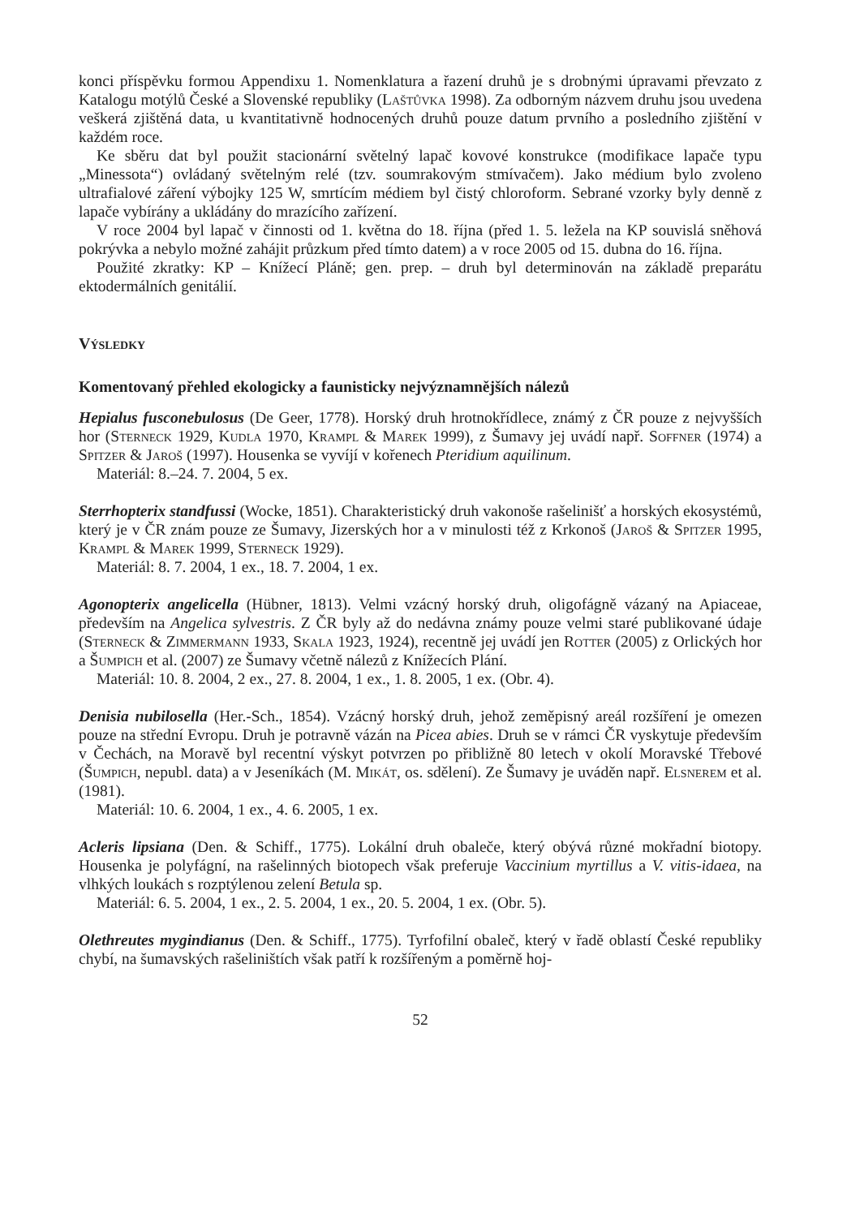konci příspěvku formou Appendixu 1. Nomenklatura a řazení druhů je s drobnými úpravami převzato z Katalogu motýlů České a Slovenské republiky (Laštůvka 1998). Za odborným názvem druhu jsou uvedena veškerá zjištěná data, u kvantitativně hodnocených druhů pouze datum prvního a posledního zjištění v každém roce.
Ke sběru dat byl použit stacionární světelný lapač kovové konstrukce (modifikace lapače typu „Minessota“) ovládaný světelným relé (tzv. soumrakovým stmívačem). Jako médium bylo zvoleno ultrafialové záření výbojky 125 W, smrtícím médiem byl čistý chloroform. Sebrané vzorky byly denně z lapače vybírány a ukládány do mrazícího zařízení.
V roce 2004 byl lapač v činnosti od 1. května do 18. října (před 1. 5. ležela na KP souvislá sněhová pokrývka a nebylo možné zahájit průzkum před tímto datem) a v roce 2005 od 15. dubna do 16. října.
Použité zkratky: KP – Knížecí Pláně; gen. prep. – druh byl determinován na základě preparátu ektodermálních genitálií.
Výsledky
Komentovaný přehled ekologicky a faunisticky nejvýznamnějších nálezů
Hepialus fusconebulosus (De Geer, 1778). Horský druh hrotnokřídlece, známý z ČR pouze z nejvyšších hor (Sterneck 1929, Kudla 1970, Krampl & Marek 1999), z Šumavy jej uvádí např. Soffner (1974) a Spitzer & Jaroš (1997). Housenka se vyvíjí v kořenech Pteridium aquilinum.
Materiál: 8.–24. 7. 2004, 5 ex.
Sterrhopterix standfussi (Wocke, 1851). Charakteristický druh vakonoše rašelinišť a horských ekosystémů, který je v ČR znám pouze ze Šumavy, Jizerských hor a v minulosti též z Krkonoš (Jaroš & Spitzer 1995, Krampl & Marek 1999, Sterneck 1929).
Materiál: 8. 7. 2004, 1 ex., 18. 7. 2004, 1 ex.
Agonopterix angelicella (Hübner, 1813). Velmi vzácný horský druh, oligofágně vázaný na Apiaceae, především na Angelica sylvestris. Z ČR byly až do nedávna známy pouze velmi staré publikované údaje (Sterneck & Zimmermann 1933, Skala 1923, 1924), recentně jej uvádí jen Rotter (2005) z Orlických hor a Šumpich et al. (2007) ze Šumavy včetně nálezů z Knížecích Plání.
Materiál: 10. 8. 2004, 2 ex., 27. 8. 2004, 1 ex., 1. 8. 2005, 1 ex. (Obr. 4).
Denisia nubilosella (Her.-Sch., 1854). Vzácný horský druh, jehož zeměpisný areál rozšíření je omezen pouze na střední Evropu. Druh je potravně vázán na Picea abies. Druh se v rámci ČR vyskytuje především v Čechách, na Moravě byl recentní výskyt potvrzen po přibližně 80 letech v okolí Moravské Třebové (Šumpich, nepubl. data) a v Jeseníkách (M. Mikát, os. sdělení). Ze Šumavy je uváděn např. Elsnerem et al. (1981).
Materiál: 10. 6. 2004, 1 ex., 4. 6. 2005, 1 ex.
Acleris lipsiana (Den. & Schiff., 1775). Lokální druh obaleče, který obývá různé mokřadní biotopy. Housenka je polyfágní, na rašelinných biotopech však preferuje Vaccinium myrtillus a V. vitis-idaea, na vlhkých loukách s rozptýlenou zelení Betula sp.
Materiál: 6. 5. 2004, 1 ex., 2. 5. 2004, 1 ex., 20. 5. 2004, 1 ex. (Obr. 5).
Olethreutes mygindianus (Den. & Schiff., 1775). Tyrfofilní obaleč, který v řadě oblastí České republiky chybí, na šumavských rašeliništích však patří k rozšířeným a poměrně hoj-
52